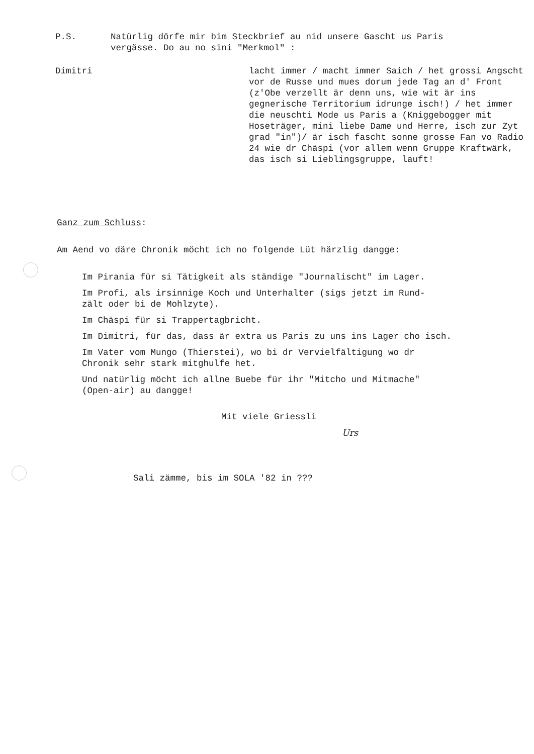P.S. Natürlig dörfe mir bim Steckbrief au nid unsere Gascht us Paris
vergässe. Do au no sini "Merkmol" :
Dimitri lacht immer / macht immer Saich / het grossi Angscht vor de Russe und mues dorum jede Tag an d' Front (z'Obe verzellt är denn uns, wie wit är ins gegnerische Territorium idrunge isch!) / het immer die neuschti Mode us Paris a (Kniggebogger mit Hoseträger, mini liebe Dame und Herre, isch zur Zyt grad "in")/ är isch fascht sonne grosse Fan vo Radio 24 wie dr Chäspi (vor allem wenn Gruppe Kraftwärk, das isch si Lieblingsgruppe, lauft!
Ganz zum Schluss:
Am Aend vo däre Chronik möcht ich no folgende Lüt härzlig dangge:
Im Pirania für si Tätigkeit als ständige "Journalischt" im Lager.
Im Profi, als irsinnige Koch und Unterhalter (sigs jetzt im Rund-
zält oder bi de Mohlzyte).
Im Chäspi für si Trappertagbricht.
Im Dimitri, für das, dass är extra us Paris zu uns ins Lager cho isch.
Im Vater vom Mungo (Thierstei), wo bi dr Vervielfältigung wo dr
Chronik sehr stark mitghulfe het.
Und natürlig möcht ich allne Buebe für ihr "Mitcho und Mitmache"
(Open-air) au dangge!
Mit viele Griessli
Urs
Sali zämme, bis im SOLA '82 in ???